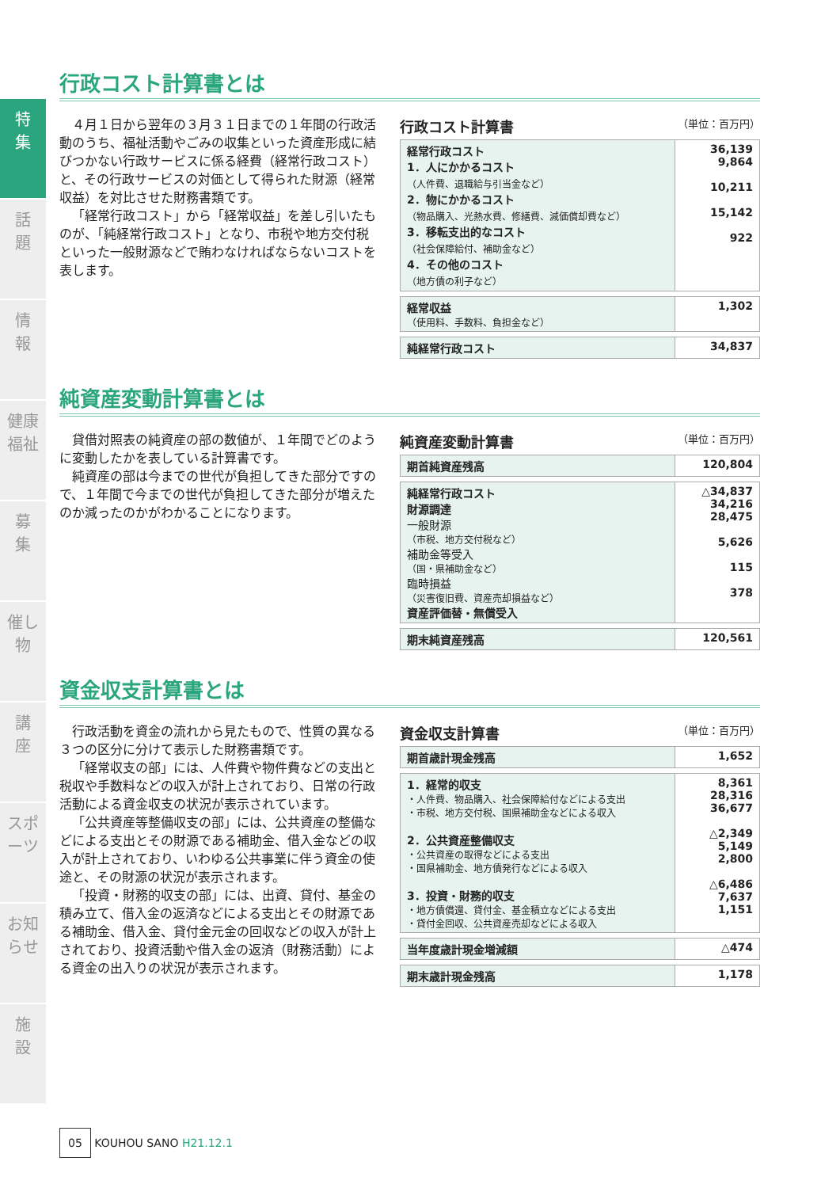特
集
話
題
情
報
健康福祉
募
集
催し物
講
座
スポーツ
お知らせ
施
設
行政コスト計算書とは
４月１日から翌年の３月３１日までの１年間の行政活動のうち、福祉活動やごみの収集といった資産形成に結びつかない行政サービスに係る経費（経常行政コスト）と、その行政サービスの対価として得られた財源（経常収益）を対比させた財務書類です。
「経常行政コスト」から「経常収益」を差し引いたものが、「純経常行政コスト」となり、市税や地方交付税といった一般財源などで賄わなければならないコストを表します。
行政コスト計算書 （単位：百万円）
| 経常行政コスト 1．人にかかるコスト （人件費、退職給与引当金など） 2．物にかかるコスト （物品購入、光熱水費、修繕費、減価償却費など） 3．移転支出的なコスト （社会保障給付、補助金など） 4．その他のコスト （地方債の利子など） | 36,139 9,864 10,211 15,142 922 |
| 経常収益 （使用料、手数料、負担金など） | 1,302 |
| 純経常行政コスト | 34,837 |
純資産変動計算書とは
貸借対照表の純資産の部の数値が、１年間でどのように変動したかを表している計算書です。
純資産の部は今までの世代が負担してきた部分ですので、１年間で今までの世代が負担してきた部分が増えたのか減ったのかがわかることになります。
純資産変動計算書 （単位：百万円）
| 期首純資産残高 | 120,804 |
| 純経常行政コスト 財源調達 一般財源 （市税、地方交付税など） 補助金等受入 （国・県補助金など） 臨時損益 （災害復旧費、資産売却損益など） 資産評価替・無償受入 | △34,837 34,216 28,475 5,626 115 378 |
| 期末純資産残高 | 120,561 |
資金収支計算書とは
行政活動を資金の流れから見たもので、性質の異なる３つの区分に分けて表示した財務書類です。
「経常収支の部」には、人件費や物件費などの支出と税収や手数料などの収入が計上されており、日常の行政活動による資金収支の状況が表示されています。
「公共資産等整備収支の部」には、公共資産の整備などによる支出とその財源である補助金、借入金などの収入が計上されており、いわゆる公共事業に伴う資金の使途と、その財源の状況が表示されます。
「投資・財務的収支の部」には、出資、貸付、基金の積み立て、借入金の返済などによる支出とその財源である補助金、借入金、貸付金元金の回収などの収入が計上されており、投資活動や借入金の返済（財務活動）による資金の出入りの状況が表示されます。
資金収支計算書 （単位：百万円）
| 期首歳計現金残高 | 1,652 |
| 1．経常的収支 ・人件費、物品購入、社会保障給付などによる支出 ・市税、地方交付税、国県補助金などによる収入 2．公共資産整備収支 ・公共資産の取得などによる支出 ・国県補助金、地方債発行などによる収入 3．投資・財務的収支 ・地方債償還、貸付金、基金積立などによる支出 ・貸付金回収、公共資産売却などによる収入 | 8,361 28,316 36,677 △2,349 5,149 2,800 △6,486 7,637 1,151 |
| 当年度歳計現金増減額 | △474 |
| 期末歳計現金残高 | 1,178 |
05 KOUHOU SANO H21.12.1